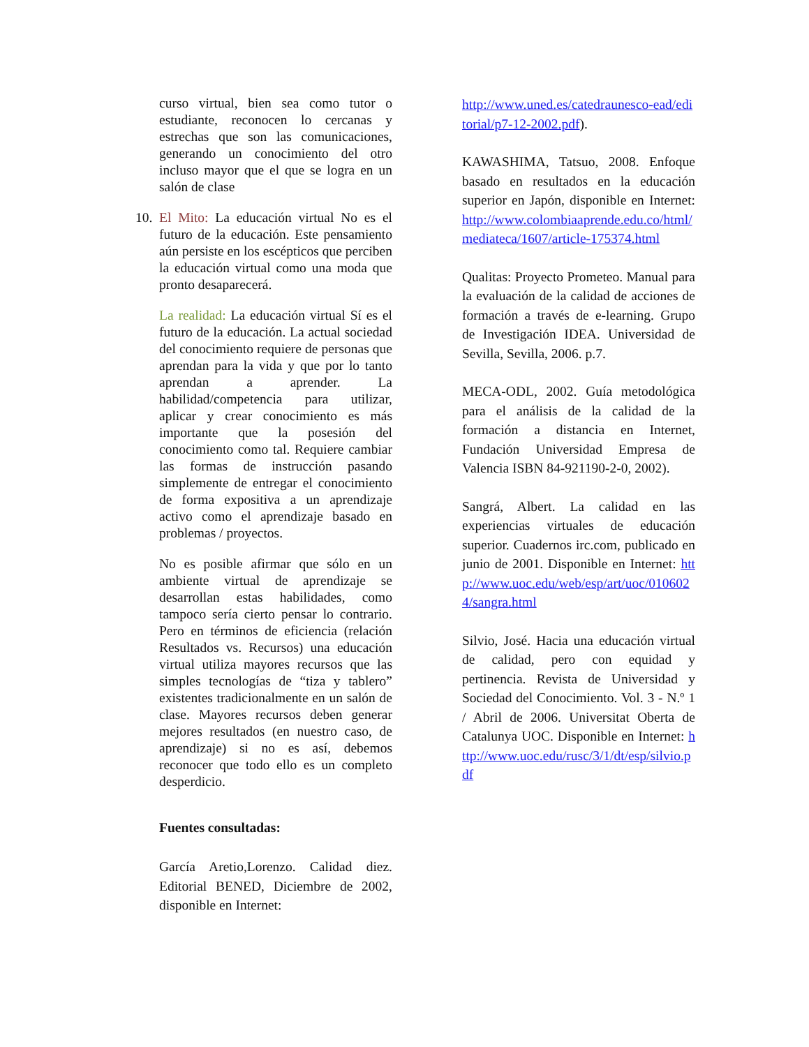curso virtual, bien sea como tutor o estudiante, reconocen lo cercanas y estrechas que son las comunicaciones, generando un conocimiento del otro incluso mayor que el que se logra en un salón de clase
10. El Mito: La educación virtual No es el futuro de la educación. Este pensamiento aún persiste en los escépticos que perciben la educación virtual como una moda que pronto desaparecerá.
La realidad: La educación virtual Sí es el futuro de la educación. La actual sociedad del conocimiento requiere de personas que aprendan para la vida y que por lo tanto aprendan a aprender. La habilidad/competencia para utilizar, aplicar y crear conocimiento es más importante que la posesión del conocimiento como tal. Requiere cambiar las formas de instrucción pasando simplemente de entregar el conocimiento de forma expositiva a un aprendizaje activo como el aprendizaje basado en problemas / proyectos.
No es posible afirmar que sólo en un ambiente virtual de aprendizaje se desarrollan estas habilidades, como tampoco sería cierto pensar lo contrario. Pero en términos de eficiencia (relación Resultados vs. Recursos) una educación virtual utiliza mayores recursos que las simples tecnologías de “tiza y tablero” existentes tradicionalmente en un salón de clase. Mayores recursos deben generar mejores resultados (en nuestro caso, de aprendizaje) si no es así, debemos reconocer que todo ello es un completo desperdicio.
Fuentes consultadas:
García Aretio,Lorenzo. Calidad diez. Editorial BENED, Diciembre de 2002, disponible en Internet:
http://www.uned.es/catedraunesco-ead/editorial/p7-12-2002.pdf).
KAWASHIMA, Tatsuo, 2008. Enfoque basado en resultados en la educación superior en Japón, disponible en Internet: http://www.colombiaaprende.edu.co/html/mediateca/1607/article-175374.html
Qualitas: Proyecto Prometeo. Manual para la evaluación de la calidad de acciones de formación a través de e-learning. Grupo de Investigación IDEA. Universidad de Sevilla, Sevilla, 2006. p.7.
MECA-ODL, 2002. Guía metodológica para el análisis de la calidad de la formación a distancia en Internet, Fundación Universidad Empresa de Valencia ISBN 84-921190-2-0, 2002).
Sangrá, Albert. La calidad en las experiencias virtuales de educación superior. Cuadernos irc.com, publicado en junio de 2001. Disponible en Internet: http://www.uoc.edu/web/esp/art/uoc/0106024/sangra.html
Silvio, José. Hacia una educación virtual de calidad, pero con equidad y pertinencia. Revista de Universidad y Sociedad del Conocimiento. Vol. 3 - N.º 1 / Abril de 2006. Universitat Oberta de Catalunya UOC. Disponible en Internet: http://www.uoc.edu/rusc/3/1/dt/esp/silvio.pdf